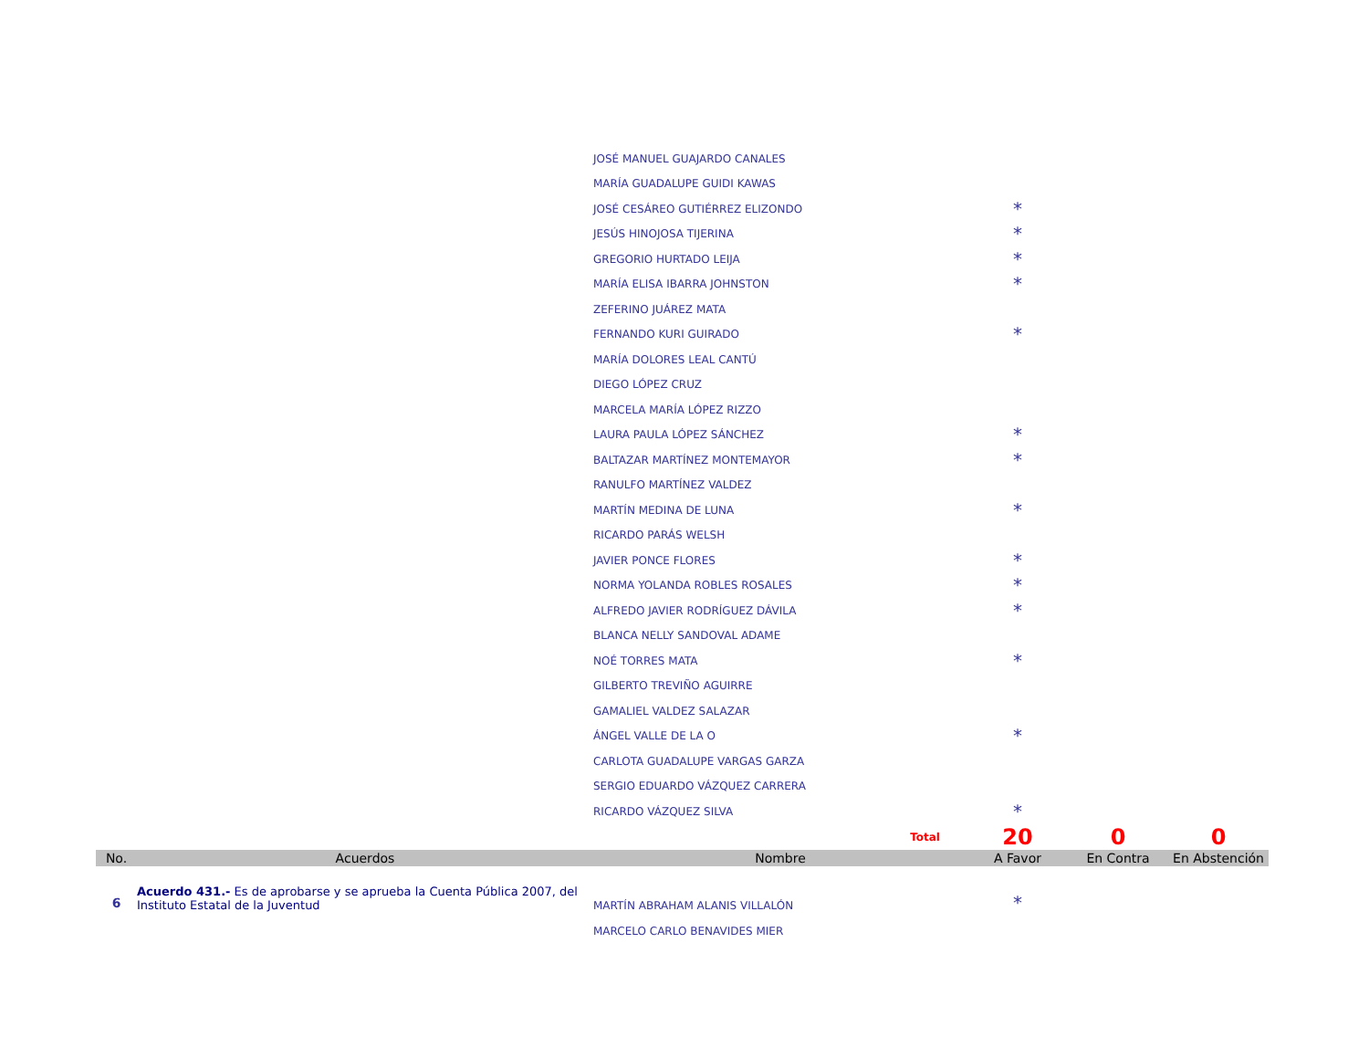| | | JOSÉ MANUEL GUAJARDO CANALES | | | |
| | | MARÍA GUADALUPE GUIDI KAWAS | | | |
| | | JOSÉ CESÁREO GUTIÉRREZ ELIZONDO | * | | |
| | | JESÚS HINOJOSA TIJERINA | * | | |
| | | GREGORIO HURTADO LEIJA | * | | |
| | | MARÍA ELISA IBARRA JOHNSTON | * | | |
| | | ZEFERINO JUÁREZ MATA | | | |
| | | FERNANDO KURI GUIRADO | * | | |
| | | MARÍA DOLORES LEAL CANTÚ | | | |
| | | DIEGO LÓPEZ CRUZ | | | |
| | | MARCELA MARÍA LÓPEZ RIZZO | | | |
| | | LAURA PAULA LÓPEZ SÁNCHEZ | * | | |
| | | BALTAZAR MARTÍNEZ MONTEMAYOR | * | | |
| | | RANULFO MARTÍNEZ VALDEZ | | | |
| | | MARTÍN MEDINA DE LUNA | * | | |
| | | RICARDO PARÁS WELSH | | | |
| | | JAVIER PONCE FLORES | * | | |
| | | NORMA YOLANDA ROBLES ROSALES | * | | |
| | | ALFREDO JAVIER RODRÍGUEZ DÁVILA | * | | |
| | | BLANCA NELLY SANDOVAL ADAME | | | |
| | | NOÉ TORRES MATA | * | | |
| | | GILBERTO TREVIÑO AGUIRRE | | | |
| | | GAMALIEL VALDEZ SALAZAR | | | |
| | | ÁNGEL VALLE DE LA O | * | | |
| | | CARLOTA GUADALUPE VARGAS GARZA | | | |
| | | SERGIO EDUARDO VÁZQUEZ CARRERA | | | |
| | | RICARDO VÁZQUEZ SILVA | * | | |
| | | Total | 20 | 0 | 0 |
| No. | Acuerdos | Nombre | A Favor | En Contra | En Abstención |
| 6 | Acuerdo 431.- Es de aprobarse y se aprueba la Cuenta Pública 2007, del Instituto Estatal de la Juventud | MARTÍN ABRAHAM ALANIS VILLALÓN | * | | |
| | | MARCELO CARLO BENAVIDES MIER | | | |